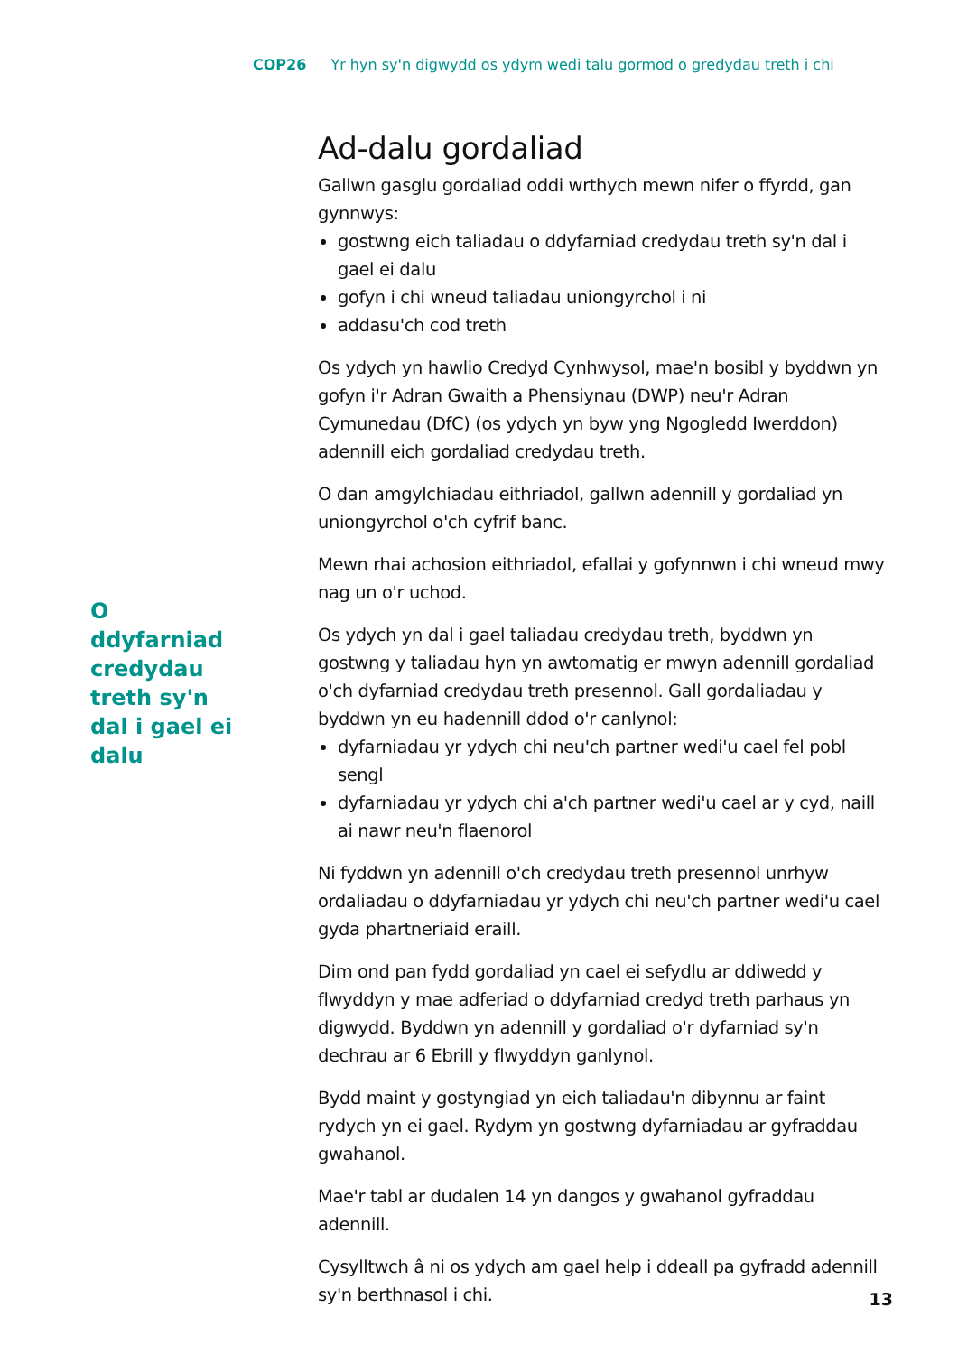COP26 Yr hyn sy'n digwydd os ydym wedi talu gormod o gredydau treth i chi
O ddyfarniad credydau treth sy'n dal i gael ei dalu
Ad-dalu gordaliad
Gallwn gasglu gordaliad oddi wrthych mewn nifer o ffyrdd, gan gynnwys:
gostwng eich taliadau o ddyfarniad credydau treth sy'n dal i gael ei dalu
gofyn i chi wneud taliadau uniongyrchol i ni
addasu'ch cod treth
Os ydych yn hawlio Credyd Cynhwysol, mae'n bosibl y byddwn yn gofyn i'r Adran Gwaith a Phensiynau (DWP) neu'r Adran Cymunedau (DfC) (os ydych yn byw yng Ngogledd Iwerddon) adennill eich gordaliad credydau treth.
O dan amgylchiadau eithriadol, gallwn adennill y gordaliad yn uniongyrchol o'ch cyfrif banc.
Mewn rhai achosion eithriadol, efallai y gofynnwn i chi wneud mwy nag un o'r uchod.
Os ydych yn dal i gael taliadau credydau treth, byddwn yn gostwng y taliadau hyn yn awtomatig er mwyn adennill gordaliad o'ch dyfarniad credydau treth presennol. Gall gordaliadau y byddwn yn eu hadennill ddod o'r canlynol:
dyfarniadau yr ydych chi neu'ch partner wedi'u cael fel pobl sengl
dyfarniadau yr ydych chi a'ch partner wedi'u cael ar y cyd, naill ai nawr neu'n flaenorol
Ni fyddwn yn adennill o'ch credydau treth presennol unrhyw ordaliadau o ddyfarniadau yr ydych chi neu'ch partner wedi'u cael gyda phartneriaid eraill.
Dim ond pan fydd gordaliad yn cael ei sefydlu ar ddiwedd y flwyddyn y mae adferiad o ddyfarniad credyd treth parhaus yn digwydd. Byddwn yn adennill y gordaliad o'r dyfarniad sy'n dechrau ar 6 Ebrill y flwyddyn ganlynol.
Bydd maint y gostyngiad yn eich taliadau'n dibynnu ar faint rydych yn ei gael. Rydym yn gostwng dyfarniadau ar gyfraddau gwahanol.
Mae'r tabl ar dudalen 14 yn dangos y gwahanol gyfraddau adennill.
Cysylltwch â ni os ydych am gael help i ddeall pa gyfradd adennill sy'n berthnasol i chi.
13